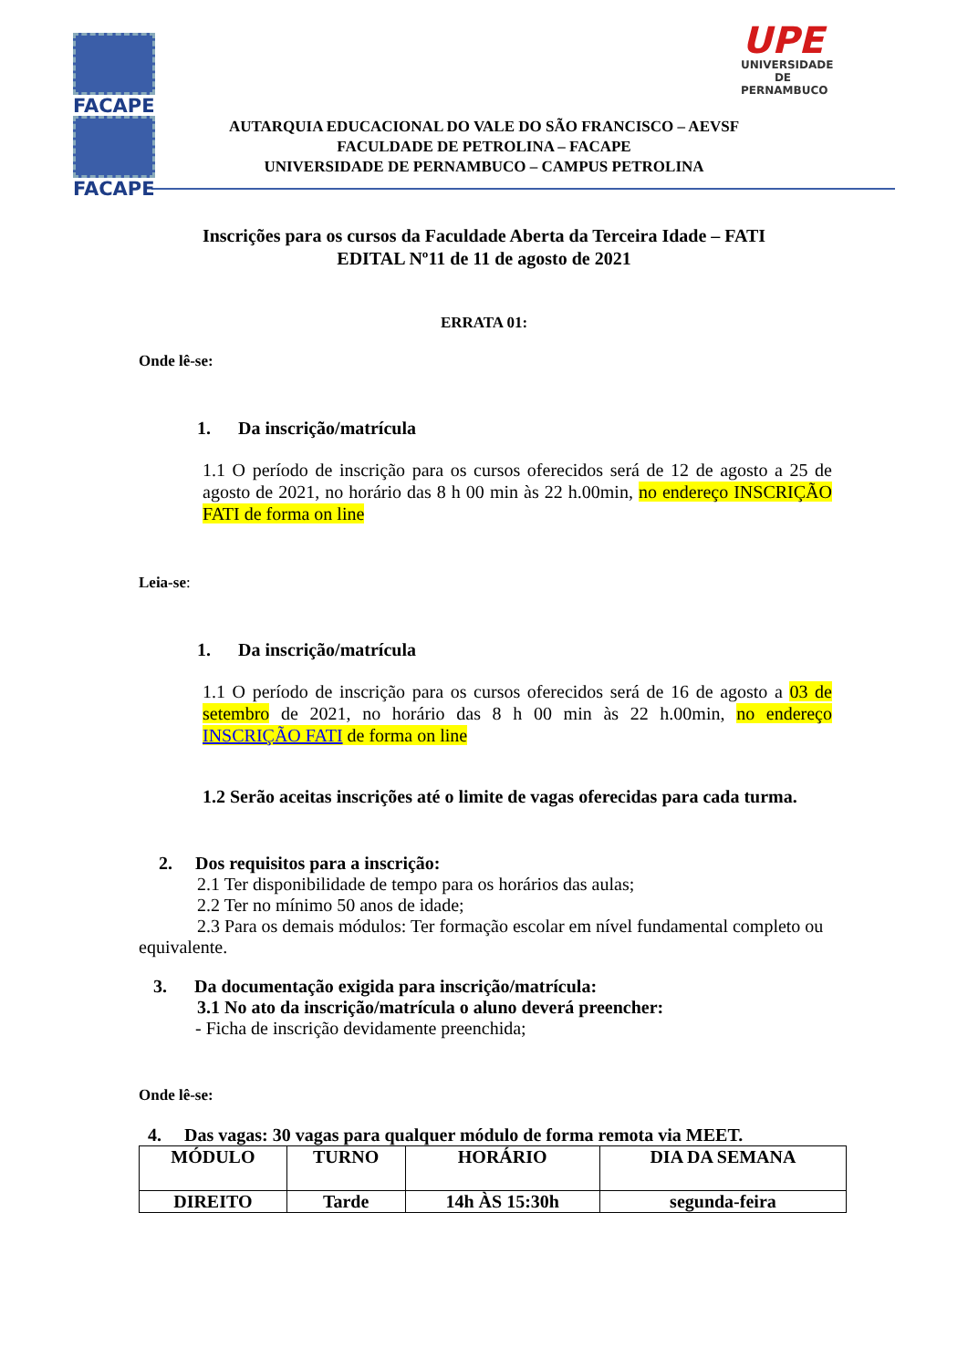FACAPE
FACAPE
UPE
UNIVERSIDADE
DE PERNAMBUCO
AUTARQUIA EDUCACIONAL DO VALE DO SÃO FRANCISCO – AEVSF
FACULDADE DE PETROLINA – FACAPE
UNIVERSIDADE DE PERNAMBUCO – CAMPUS PETROLINA
Inscrições para os cursos da Faculdade Aberta da Terceira Idade – FATI
EDITAL Nº11 de 11 de agosto de 2021
ERRATA 01:
Onde lê-se:
1. Da inscrição/matrícula
1.1 O período de inscrição para os cursos oferecidos será de 12 de agosto a 25 de agosto de 2021, no horário das 8 h 00 min às 22 h.00min, no endereço INSCRIÇÃO FATI de forma on line
Leia-se:
1. Da inscrição/matrícula
1.1 O período de inscrição para os cursos oferecidos será de 16 de agosto a 03 de setembro de 2021, no horário das 8 h 00 min às 22 h.00min, no endereço INSCRIÇÃO FATI de forma on line
1.2 Serão aceitas inscrições até o limite de vagas oferecidas para cada turma.
2. Dos requisitos para a inscrição:
2.1 Ter disponibilidade de tempo para os horários das aulas;
2.2 Ter no mínimo 50 anos de idade;
2.3 Para os demais módulos: Ter formação escolar em nível fundamental completo ou equivalente.
3. Da documentação exigida para inscrição/matrícula:
3.1 No ato da inscrição/matrícula o aluno deverá preencher:
- Ficha de inscrição devidamente preenchida;
Onde lê-se:
4. Das vagas: 30 vagas para qualquer módulo de forma remota via MEET.
| MÓDULO | TURNO | HORÁRIO | DIA DA SEMANA |
| DIREITO | Tarde | 14h ÀS 15:30h | segunda-feira |